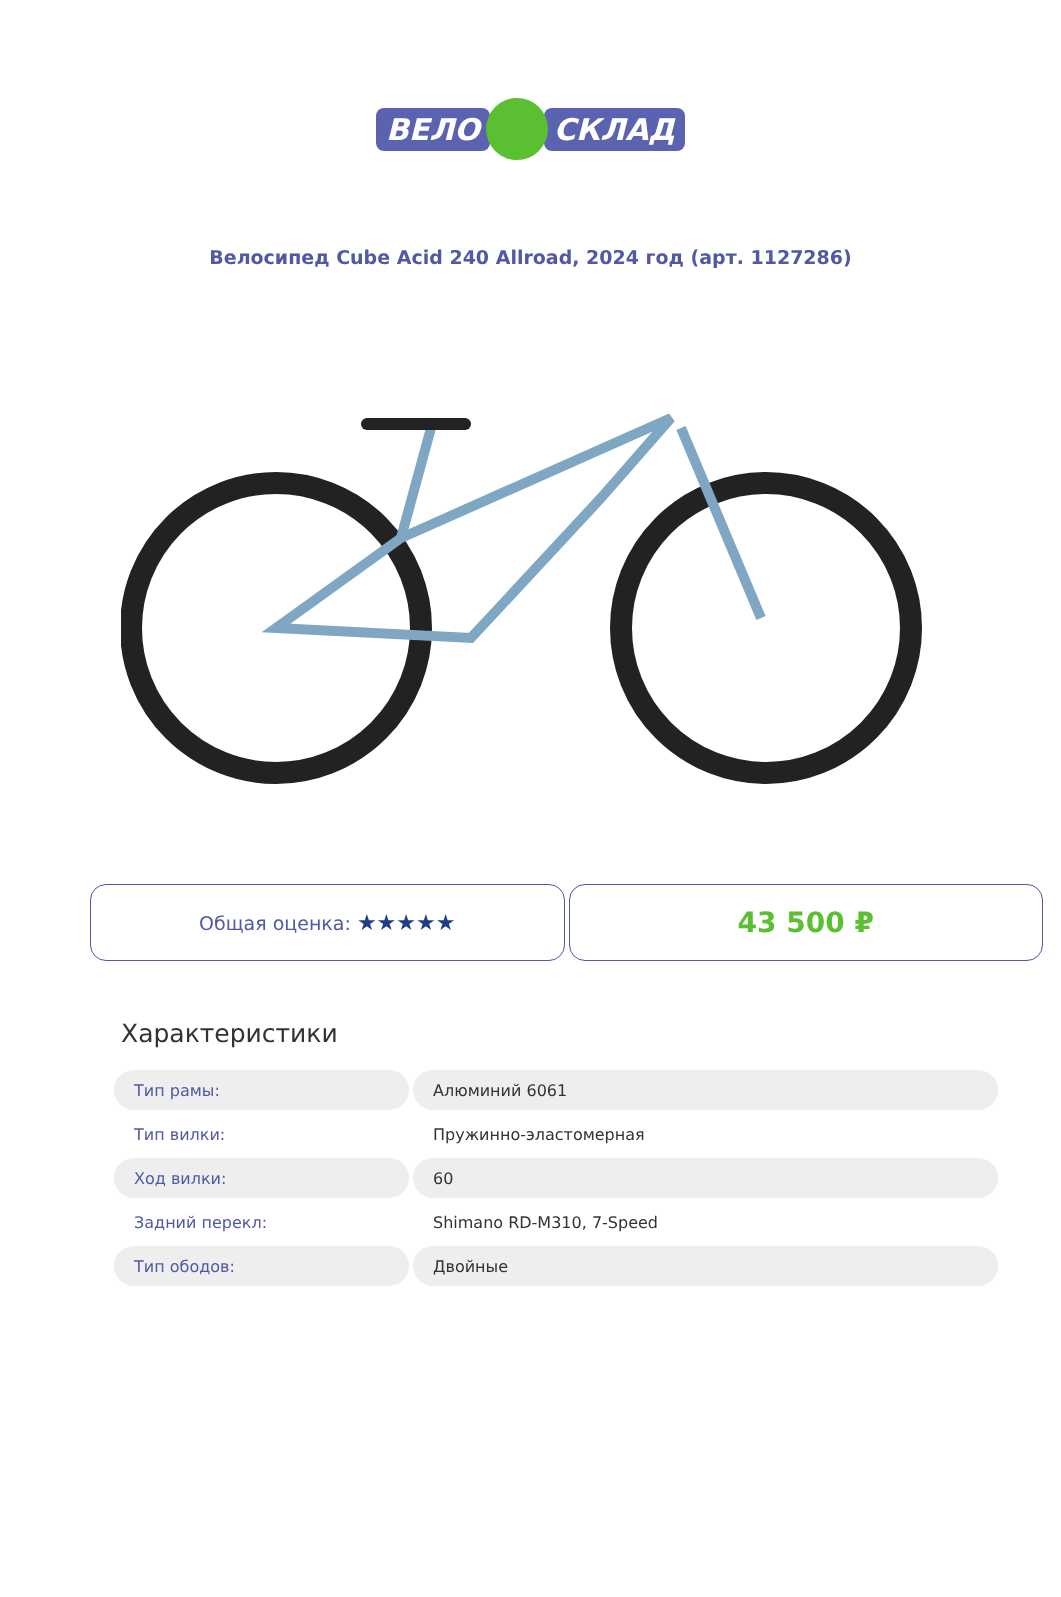ВЕЛО СКЛАД
Велосипед Cube Acid 240 Allroad, 2024 год (арт. 1127286)
Общая оценка: ★★★★★
43 500 ₽
Характеристики
| Тип рамы: | Алюминий 6061 |
| Тип вилки: | Пружинно-эластомерная |
| Ход вилки: | 60 |
| Задний перекл: | Shimano RD-M310, 7-Speed |
| Тип ободов: | Двойные |